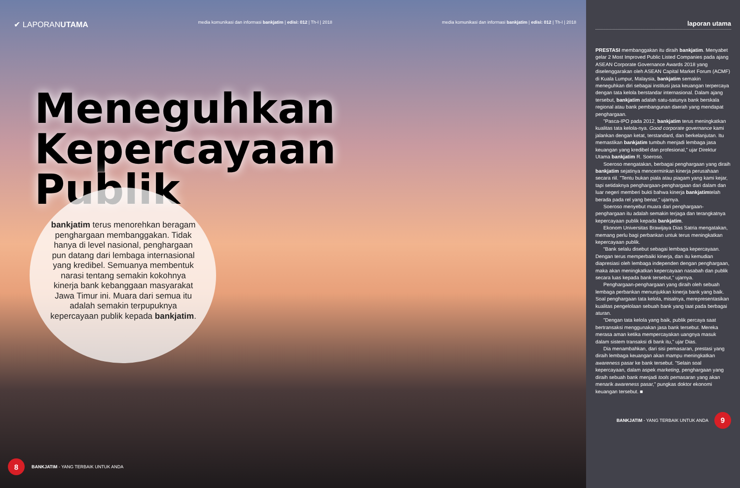✔ LAPORANUTAMA media komunikasi dan informasi bankjatim | edisi: 012 | Th-I | 2018 media komunikasi dan informasi bankjatim | edisi: 012 | Th-I | 2018
Meneguhkan
Kepercayaan
Publik
bankjatim terus menorehkan beragam penghargaan membanggakan. Tidak hanya di level nasional, penghargaan pun datang dari lembaga internasional yang kredibel. Semuanya membentuk narasi tentang semakin kokohnya kinerja bank kebanggaan masyarakat Jawa Timur ini. Muara dari semua itu adalah semakin terpupuknya kepercayaan publik kepada bankjatim.
8
BANKJATIM - YANG TERBAIK UNTUK ANDA
laporan utama
PRESTASI membanggakan itu diraih bankjatim. Menyabet gelar 2 Most Improved Public Listed Companies pada ajang ASEAN Corporate Governance Awards 2018 yang diselenggarakan oleh ASEAN Capital Market Forum (ACMF) di Kuala Lumpur, Malaysia, bankjatim semakin meneguhkan diri sebagai institusi jasa keuangan terpercaya dengan tata kelola berstandar internasional. Dalam ajang tersebut, bankjatim adalah satu-satunya bank berskala regional atau bank pembangunan daerah yang mendapat penghargaan.
”Pasca-IPO pada 2012, bankjatim terus meningkatkan kualitas tata kelola-nya. Good corporate governance kami jalankan dengan ketat, terstandard, dan berkelanjutan. Itu memastikan bankjatim tumbuh menjadi lembaga jasa keuangan yang kredibel dan profesional,” ujar Direktur Utama bankjatim R. Soeroso.
Soeroso mengatakan, berbagai penghargaan yang diraih bankjatim sejatinya mencerminkan kinerja perusahaan secara riil. ”Tentu bukan piala atau piagam yang kami kejar, tapi setidaknya penghargaan-penghargaan dari dalam dan luar negeri memberi bukti bahwa kinerja bankjatimtelah berada pada rel yang benar,” ujarnya.
Soeroso menyebut muara dari penghargaan-penghargaan itu adalah semakin terjaga dan terangkatnya kepercayaan publik kepada bankjatim.
Ekonom Universitas Brawijaya Dias Satria mengatakan, memang perlu bagi perbankan untuk terus meningkatkan kepercayaan publik.
“Bank selalu disebut sebagai lembaga kepercayaan. Dengan terus memperbaiki kinerja, dan itu kemudian diapresiasi oleh lembaga independen dengan penghargaan, maka akan meningkatkan kepercayaan nasabah dan publik secara luas kepada bank tersebut,” ujarnya.
Penghargaan-penghargaan yang diraih oleh sebuah lembaga perbankan menunjukkan kinerja bank yang baik. Soal penghargaan tata kelola, misalnya, merepresentasikan kualitas pengelolaan sebuah bank yang taat pada berbagai aturan.
”Dengan tata kelola yang baik, publik percaya saat bertransaksi menggunakan jasa bank tersebut. Mereka merasa aman ketika mempercayakan uangnya masuk dalam sistem transaksi di bank itu,” ujar Dias.
Dia menambahkan, dari sisi pemasaran, prestasi yang diraih lembaga keuangan akan mampu meningkatkan awareness pasar ke bank tersebut. ”Selain soal kepercayaan, dalam aspek marketing, penghargaan yang diraih sebuah bank menjadi tools pemasaran yang akan menarik awareness pasar,” pungkas doktor ekonomi keuangan tersebut. ■
BANKJATIM - YANG TERBAIK UNTUK ANDA
9